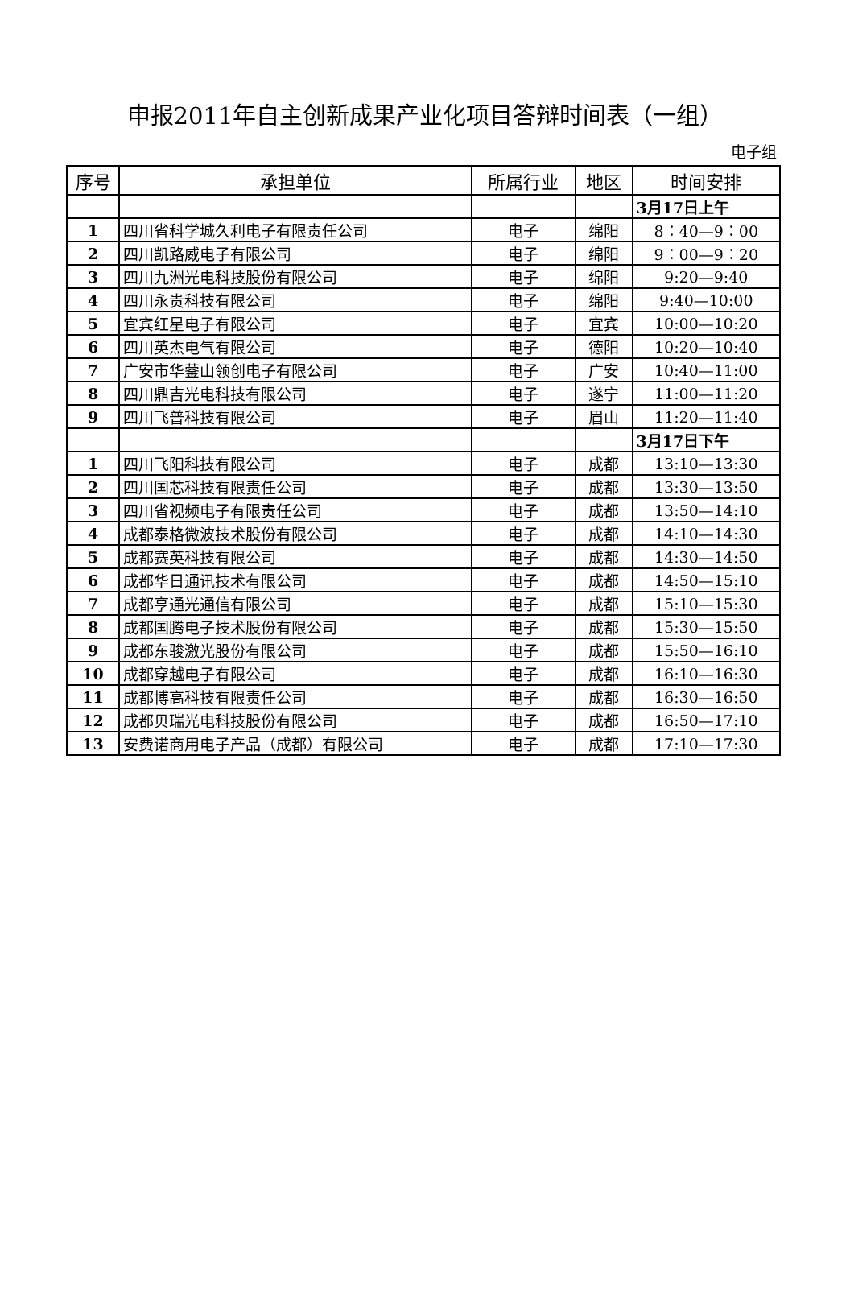申报2011年自主创新成果产业化项目答辩时间表（一组）
电子组
| 序号 | 承担单位 | 所属行业 | 地区 | 时间安排 |
| --- | --- | --- | --- | --- |
| | | | | 3月17日上午 |
| 1 | 四川省科学城久利电子有限责任公司 | 电子 | 绵阳 | 8：40—9：00 |
| 2 | 四川凯路威电子有限公司 | 电子 | 绵阳 | 9：00—9：20 |
| 3 | 四川九洲光电科技股份有限公司 | 电子 | 绵阳 | 9:20—9:40 |
| 4 | 四川永贵科技有限公司 | 电子 | 绵阳 | 9:40—10:00 |
| 5 | 宜宾红星电子有限公司 | 电子 | 宜宾 | 10:00—10:20 |
| 6 | 四川英杰电气有限公司 | 电子 | 德阳 | 10:20—10:40 |
| 7 | 广安市华蓥山领创电子有限公司 | 电子 | 广安 | 10:40—11:00 |
| 8 | 四川鼎吉光电科技有限公司 | 电子 | 遂宁 | 11:00—11:20 |
| 9 | 四川飞普科技有限公司 | 电子 | 眉山 | 11:20—11:40 |
| | | | | 3月17日下午 |
| 1 | 四川飞阳科技有限公司 | 电子 | 成都 | 13:10—13:30 |
| 2 | 四川国芯科技有限责任公司 | 电子 | 成都 | 13:30—13:50 |
| 3 | 四川省视频电子有限责任公司 | 电子 | 成都 | 13:50—14:10 |
| 4 | 成都泰格微波技术股份有限公司 | 电子 | 成都 | 14:10—14:30 |
| 5 | 成都赛英科技有限公司 | 电子 | 成都 | 14:30—14:50 |
| 6 | 成都华日通讯技术有限公司 | 电子 | 成都 | 14:50—15:10 |
| 7 | 成都亨通光通信有限公司 | 电子 | 成都 | 15:10—15:30 |
| 8 | 成都国腾电子技术股份有限公司 | 电子 | 成都 | 15:30—15:50 |
| 9 | 成都东骏激光股份有限公司 | 电子 | 成都 | 15:50—16:10 |
| 10 | 成都穿越电子有限公司 | 电子 | 成都 | 16:10—16:30 |
| 11 | 成都博高科技有限责任公司 | 电子 | 成都 | 16:30—16:50 |
| 12 | 成都贝瑞光电科技股份有限公司 | 电子 | 成都 | 16:50—17:10 |
| 13 | 安费诺商用电子产品（成都）有限公司 | 电子 | 成都 | 17:10—17:30 |